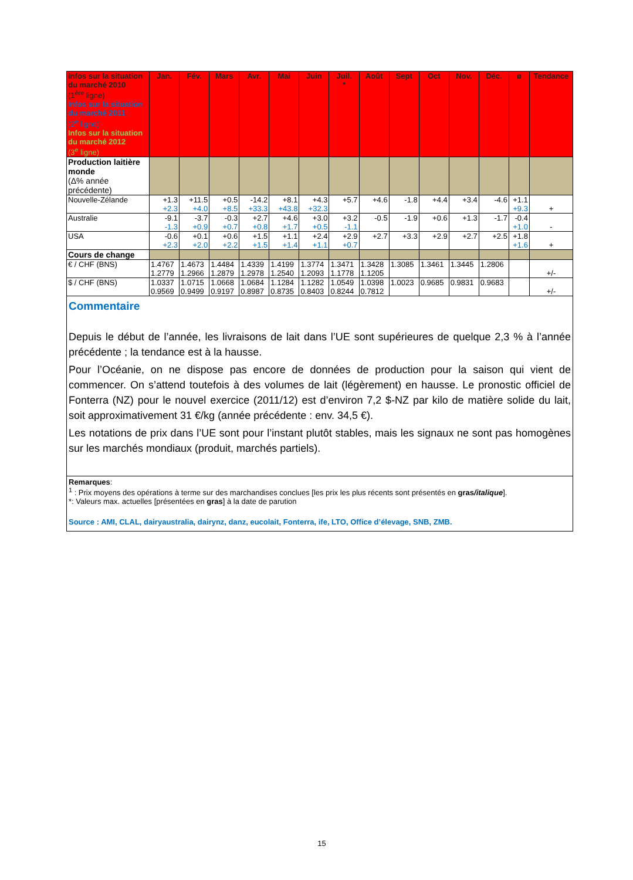| Infos sur la situation du marché 2010 (1<sup>ère</sup> ligne) Infos sur la situation du marché 2011 (2<sup>e</sup> ligne) Infos sur la situation du marché 2012 (3<sup>e</sup> ligne) | Jan. | Fév. | Mars | Avr. | Mai | Juin | Juil. * | Août | Sept | Oct | Nov. | Déc. | ø | Tendance |
| --- | --- | --- | --- | --- | --- | --- | --- | --- | --- | --- | --- | --- | --- | --- |
| Production laitière monde (Δ% année précédente) | | | | | | | | | | | | | | |
| Nouvelle-Zélande | +1.3 +2.3 | +11.5 +4.0 | +0.5 +8.5 | -14.2 +33.3 | +8.1 +43.8 | +4.3 +32.3 | +5.7 | +4.6 | -1.8 | +4.4 | +3.4 | -4.6 | +1.1 +9.3 | + |
| Australie | -9.1 -1.3 | -3.7 +0.9 | -0.3 +0.7 | +2.7 +0.8 | +4.6 +1.7 | +3.0 +0.5 | +3.2 -1.1 | -0.5 | -1.9 | +0.6 | +1.3 | -1.7 | -0.4 +1.0 | - |
| USA | -0.6 +2.3 | +0.1 +2.0 | +0.6 +2.2 | +1.5 +1.5 | +1.1 +1.4 | +2.4 +1.1 | +2.9 +0.7 | +2.7 | +3.3 | +2.9 | +2.7 | +2.5 | +1.8 +1.6 | + |
| Cours de change | | | | | | | | | | | | | | |
| € / CHF (BNS) | 1.4767 1.2779 | 1.4673 1.2966 | 1.4484 1.2879 | 1.4339 1.2978 | 1.4199 1.2540 | 1.3774 1.2093 | 1.3471 1.1778 | 1.3428 1.1205 | 1.3085 | 1.3461 | 1.3445 | 1.2806 | | +/- |
| $ / CHF (BNS) | 1.0337 0.9569 | 1.0715 0.9499 | 1.0668 0.9197 | 1.0684 0.8987 | 1.1284 0.8735 | 1.1282 0.8403 | 1.0549 0.8244 | 1.0398 0.7812 | 1.0023 | 0.9685 | 0.9831 | 0.9683 | | +/- |
| Commentaire Depuis le début de l’année, les livraisons de lait dans l’UE sont supérieures de quelque 2,3 % à l’année précédente ; la tendance est à la hausse. Pour l’Océanie, on ne dispose pas encore de données de production pour la saison qui vient de commencer. On s’attend toutefois à des volumes de lait (légèrement) en hausse. Le pronostic officiel de Fonterra (NZ) pour le nouvel exercice (2011/12) est d’environ 7,2 $-NZ par kilo de matière solide du lait, soit approximativement 31 €/kg (année précédente : env. 34,5 €). Les notations de prix dans l’UE sont pour l’instant plutôt stables, mais les signaux ne sont pas homogènes sur les marchés mondiaux (produit, marchés partiels). | | | | | | | | | | | | | | |
| Remarques : <sup>1</sup> : Prix moyens des opérations à terme sur des marchandises conclues [les prix les plus récents sont présentés en gras /italique ]. *: Valeurs max. actuelles [présentées en gras ] à la date de parution Source : AMI, CLAL, dairyaustralia, dairynz, danz, eucolait, Fonterra, ife, LTO, Office d’élevage, SNB, ZMB. | | | | | | | | | | | | | | |
15